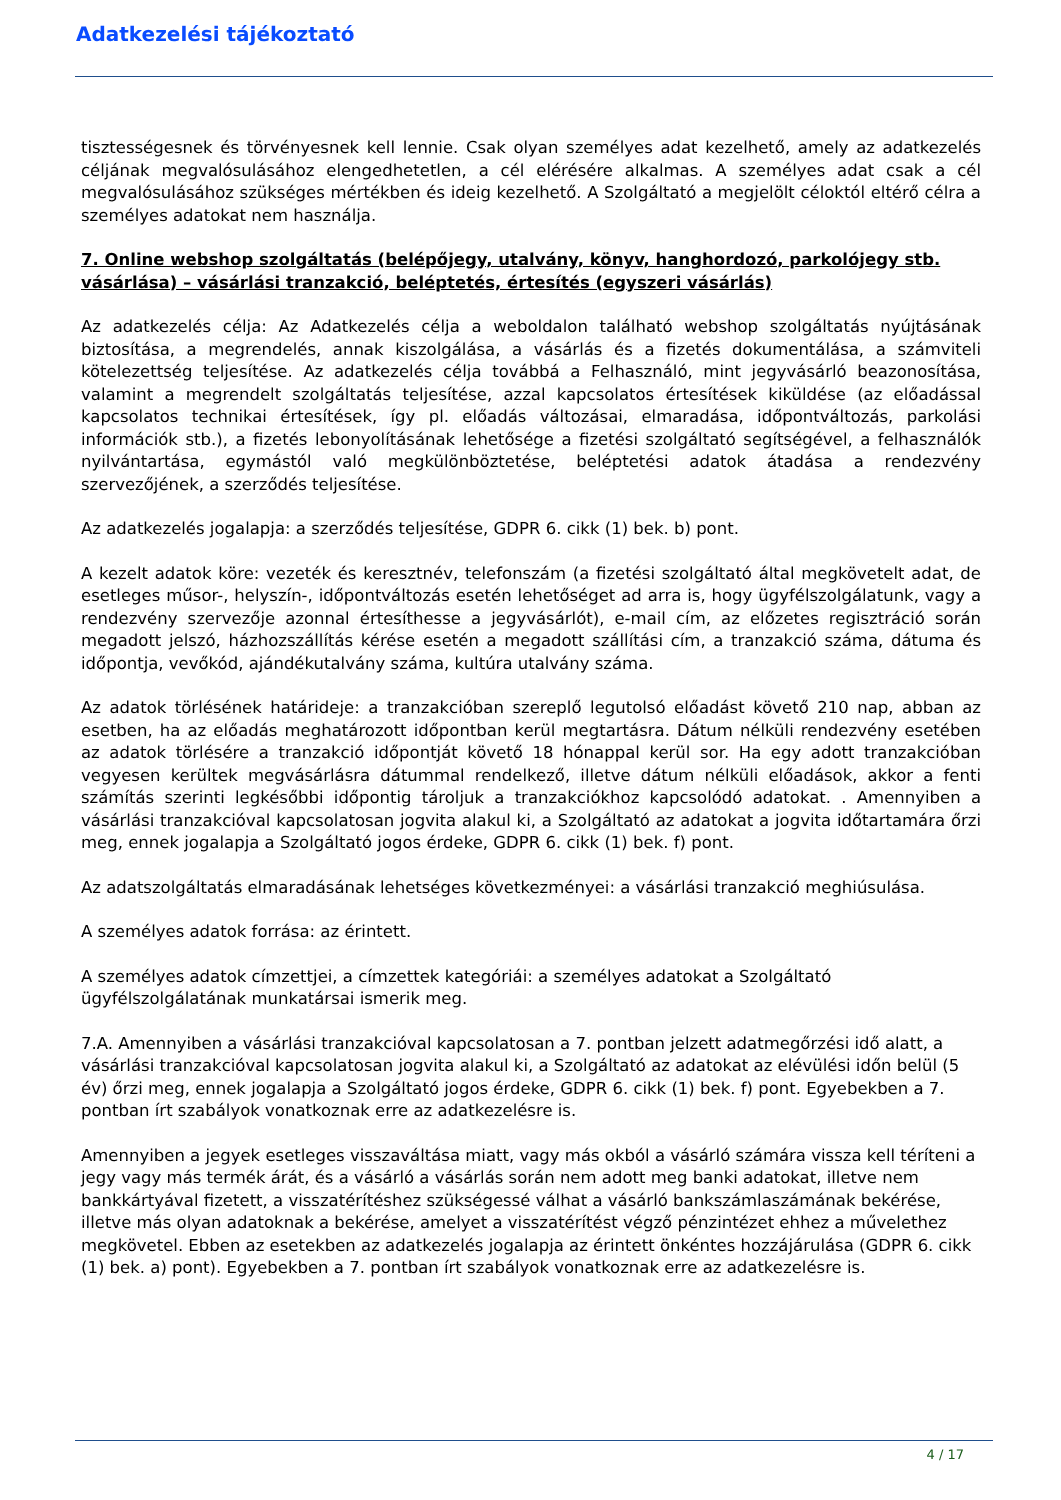Adatkezelési tájékoztató
tisztességesnek és törvényesnek kell lennie. Csak olyan személyes adat kezelhető, amely az adatkezelés céljának megvalósulásához elengedhetetlen, a cél elérésére alkalmas. A személyes adat csak a cél megvalósulásához szükséges mértékben és ideig kezelhető. A Szolgáltató a megjelölt céloktól eltérő célra a személyes adatokat nem használja.
7. Online webshop szolgáltatás (belépőjegy, utalvány, könyv, hanghordozó, parkolójegy stb. vásárlása) – vásárlási tranzakció, beléptetés, értesítés (egyszeri vásárlás)
Az adatkezelés célja: Az Adatkezelés célja a weboldalon található webshop szolgáltatás nyújtásának biztosítása, a megrendelés, annak kiszolgálása, a vásárlás és a fizetés dokumentálása, a számviteli kötelezettség teljesítése. Az adatkezelés célja továbbá a Felhasználó, mint jegyvásárló beazonosítása, valamint a megrendelt szolgáltatás teljesítése, azzal kapcsolatos értesítések kiküldése (az előadással kapcsolatos technikai értesítések, így pl. előadás változásai, elmaradása, időpontváltozás, parkolási információk stb.), a fizetés lebonyolításának lehetősége a fizetési szolgáltató segítségével, a felhasználók nyilvántartása, egymástól való megkülönböztetése, beléptetési adatok átadása a rendezvény szervezőjének, a szerződés teljesítése.
Az adatkezelés jogalapja: a szerződés teljesítése, GDPR 6. cikk (1) bek. b) pont.
A kezelt adatok köre: vezeték és keresztnév, telefonszám (a fizetési szolgáltató által megkövetelt adat, de esetleges műsor-, helyszín-, időpontváltozás esetén lehetőséget ad arra is, hogy ügyfélszolgálatunk, vagy a rendezvény szervezője azonnal értesíthesse a jegyvásárlót), e-mail cím, az előzetes regisztráció során megadott jelszó, házhozszállítás kérése esetén a megadott szállítási cím, a tranzakció száma, dátuma és időpontja, vevőkód, ajándékutalvány száma, kultúra utalvány száma.
Az adatok törlésének határideje: a tranzakcióban szereplő legutolsó előadást követő 210 nap, abban az esetben, ha az előadás meghatározott időpontban kerül megtartásra. Dátum nélküli rendezvény esetében az adatok törlésére a tranzakció időpontját követő 18 hónappal kerül sor. Ha egy adott tranzakcióban vegyesen kerültek megvásárlásra dátummal rendelkező, illetve dátum nélküli előadások, akkor a fenti számítás szerinti legkésőbbi időpontig tároljuk a tranzakciókhoz kapcsolódó adatokat. . Amennyiben a vásárlási tranzakcióval kapcsolatosan jogvita alakul ki, a Szolgáltató az adatokat a jogvita időtartamára őrzi meg, ennek jogalapja a Szolgáltató jogos érdeke, GDPR 6. cikk (1) bek. f) pont.
Az adatszolgáltatás elmaradásának lehetséges következményei: a vásárlási tranzakció meghiúsulása.
A személyes adatok forrása: az érintett.
A személyes adatok címzettjei, a címzettek kategóriái: a személyes adatokat a Szolgáltató ügyfélszolgálatának munkatársai ismerik meg.
7.A. Amennyiben a vásárlási tranzakcióval kapcsolatosan a 7. pontban jelzett adatmegőrzési idő alatt, a vásárlási tranzakcióval kapcsolatosan jogvita alakul ki, a Szolgáltató az adatokat az elévülési időn belül (5 év) őrzi meg, ennek jogalapja a Szolgáltató jogos érdeke, GDPR 6. cikk (1) bek. f) pont. Egyebekben a 7. pontban írt szabályok vonatkoznak erre az adatkezelésre is.
Amennyiben a jegyek esetleges visszaváltása miatt, vagy más okból a vásárló számára vissza kell téríteni a jegy vagy más termék árát, és a vásárló a vásárlás során nem adott meg banki adatokat, illetve nem bankkártyával fizetett, a visszatérítéshez szükségessé válhat a vásárló bankszámlaszámának bekérése, illetve más olyan adatoknak a bekérése, amelyet a visszatérítést végző pénzintézet ehhez a művelethez megkövetel. Ebben az esetekben az adatkezelés jogalapja az érintett önkéntes hozzájárulása (GDPR 6. cikk (1) bek. a) pont). Egyebekben a 7. pontban írt szabályok vonatkoznak erre az adatkezelésre is.
4 / 17